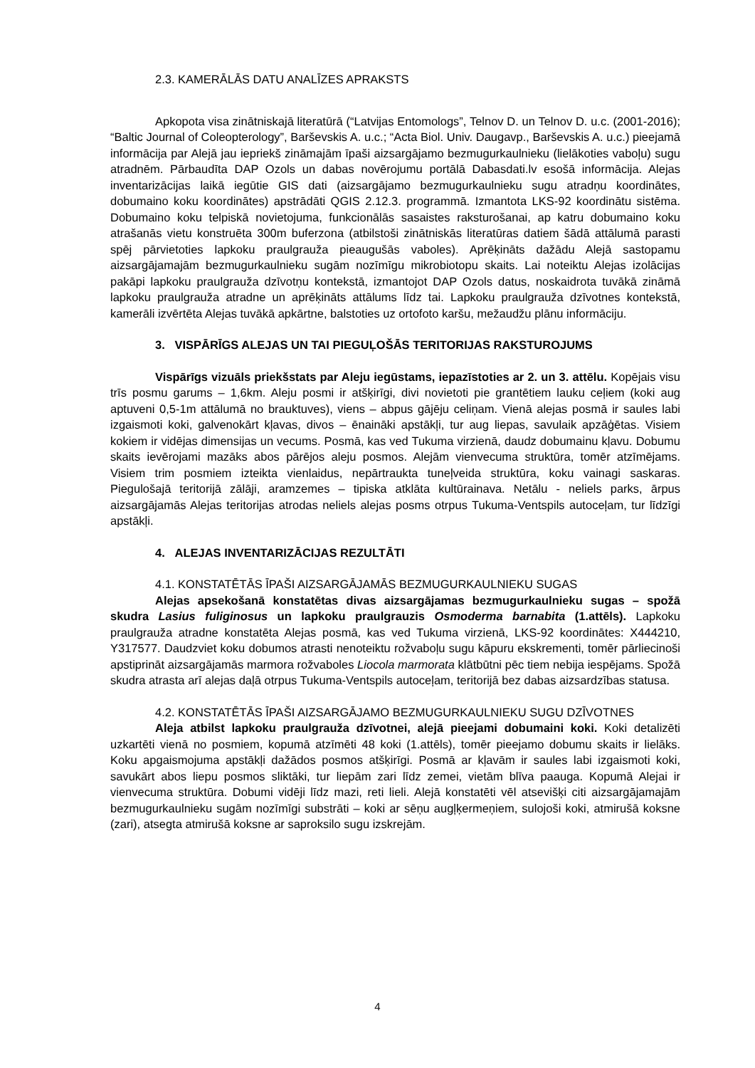2.3. KAMERĀLĀS DATU ANALĪZES APRAKSTS
Apkopota visa zinātniskajā literatūrā (“Latvijas Entomologs”, Telnov D. un Telnov D. u.c. (2001-2016); “Baltic Journal of Coleopterology”, Barševskis A. u.c.; “Acta Biol. Univ. Daugavp., Barševskis A. u.c.) pieejamā informācija par Alejā jau iepriekš zināmajām īpaši aizsargājamo bezmugurkaulnieku (lielākoties vaboļu) sugu atradnēm. Pārbaudīta DAP Ozols un dabas novērojumu portālā Dabasdati.lv esošā informācija. Alejas inventarizācijas laikā iegūtie GIS dati (aizsargājamo bezmugurkaulnieku sugu atradņu koordinātes, dobumaino koku koordinātes) apstrādāti QGIS 2.12.3. programmā. Izmantota LKS-92 koordinātu sistēma. Dobumaino koku telpiskā novietojuma, funkcionālās sasaistes raksturošanai, ap katru dobumaino koku atrašanās vietu konstruēta 300m buferzona (atbilstoši zinātniskās literatūras datiem šādā attālumā parasti spēj pārvietoties lapkoku praulgrauža pieaugušās vaboles). Aprēķināts dažādu Alejā sastopamu aizsargājamajām bezmugurkaulnieku sugām nozīmīgu mikrobiotopu skaits. Lai noteiktu Alejas izolācijas pakāpi lapkoku praulgrauža dzīvotņu kontekstā, izmantojot DAP Ozols datus, noskaidrota tuvākā zināmā lapkoku praulgrauža atradne un aprēķināts attālums līdz tai. Lapkoku praulgrauža dzīvotnes kontekstā, kamerāli izvērtēta Alejas tuvākā apkārtne, balstoties uz ortofoto karšu, mežaudžu plānu informāciju.
3. VISPĀRĪGS ALEJAS UN TAI PIEGUĻOŠĀS TERITORIJAS RAKSTUROJUMS
Vispārīgs vizuāls priekšstats par Aleju iegūstams, iepazīstoties ar 2. un 3. attēlu. Kopējais visu trīs posmu garums – 1,6km. Aleju posmi ir atšķirīgi, divi novietoti pie grantētiem lauku ceļiem (koki aug aptuveni 0,5-1m attālumā no brauktuves), viens – abpus gājēju celiņam. Vienā alejas posmā ir saules labi izgaismoti koki, galvenokārt kļavas, divos – ēnaināki apstākļi, tur aug liepas, savulaik apzāģētas. Visiem kokiem ir vidējas dimensijas un vecums. Posmā, kas ved Tukuma virzienā, daudz dobumainu kļavu. Dobumu skaits ievērojami mazāks abos pārējos aleju posmos. Alejām vienvecuma struktūra, tomēr atzīmējams. Visiem trim posmiem izteikta vienlaidus, nepārtraukta tuneļveida struktūra, koku vainagi saskaras. Piegulošajā teritorijā zālāji, aramzemes – tipiska atklāta kultūrainava. Netālu - neliels parks, ārpus aizsargājamās Alejas teritorijas atrodas neliels alejas posms otrpus Tukuma-Ventspils autoceļam, tur līdzīgi apstākļi.
4. ALEJAS INVENTARIZĀCIJAS REZULTĀTI
4.1. KONSTATĒTĀS ĪPAŠI AIZSARGĀJAMĀS BEZMUGURKAULNIEKU SUGAS
Alejas apsekošanā konstatētas divas aizsargājamas bezmugurkaulnieku sugas – spožā skudra Lasius fuliginosus un lapkoku praulgrauzis Osmoderma barnabita (1.attēls). Lapkoku praulgrauža atradne konstatēta Alejas posmā, kas ved Tukuma virzienā, LKS-92 koordinātes: X444210, Y317577. Daudzviet koku dobumos atrasti nenoteiktu rožvaboļu sugu kāpuru ekskrementi, tomēr pārliecinoši apstiprināt aizsargājamās marmora rožvaboles Liocola marmorata klātbūtni pēc tiem nebija iespējams. Spožā skudra atrasta arī alejas daļā otrpus Tukuma-Ventspils autoceļam, teritorijā bez dabas aizsardzības statusa.
4.2. KONSTATĒTĀS ĪPAŠI AIZSARGĀJAMO BEZMUGURKAULNIEKU SUGU DZĪVOTNES
Aleja atbilst lapkoku praulgrauža dzīvotnei, alejā pieejami dobumaini koki. Koki detalizēti uzkartēti vienā no posmiem, kopumā atzīmēti 48 koki (1.attēls), tomēr pieejamo dobumu skaits ir lielāks. Koku apgaismojuma apstākļi dažādos posmos atšķirīgi. Posmā ar kļavām ir saules labi izgaismoti koki, savukārt abos liepu posmos sliktāki, tur liepām zari līdz zemei, vietām blīva paauga. Kopumā Alejai ir vienvecuma struktūra. Dobumi vidēji līdz mazi, reti lieli. Alejā konstatēti vēl atsevišķi citi aizsargājamajām bezmugurkaulnieku sugām nozīmīgi substrāti – koki ar sēņu augļķermeņiem, sulojoši koki, atmirušā koksne (zari), atsegta atmirušā koksne ar saproksilo sugu izskrejām.
4